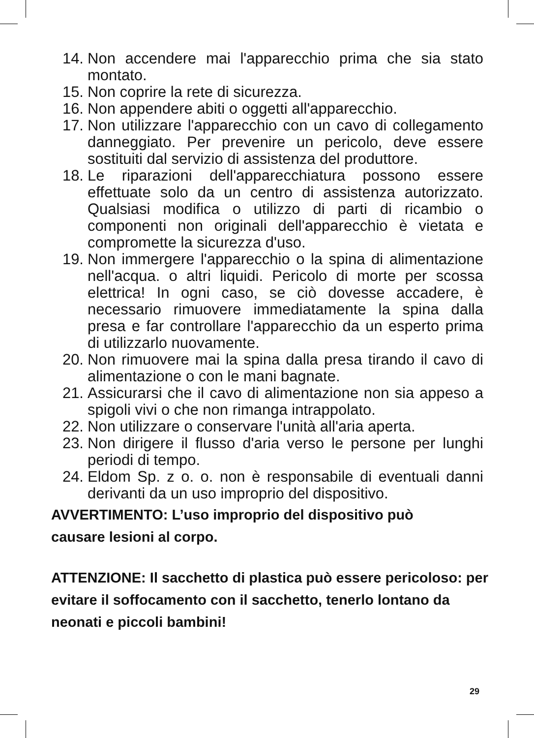14. Non accendere mai l'apparecchio prima che sia stato montato.
15. Non coprire la rete di sicurezza.
16. Non appendere abiti o oggetti all'apparecchio.
17. Non utilizzare l'apparecchio con un cavo di collegamento danneggiato. Per prevenire un pericolo, deve essere sostituiti dal servizio di assistenza del produttore.
18. Le riparazioni dell'apparecchiatura possono essere effettuate solo da un centro di assistenza autorizzato. Qualsiasi modifica o utilizzo di parti di ricambio o componenti non originali dell'apparecchio è vietata e compromette la sicurezza d'uso.
19. Non immergere l'apparecchio o la spina di alimentazione nell'acqua. o altri liquidi. Pericolo di morte per scossa elettrica! In ogni caso, se ciò dovesse accadere, è necessario rimuovere immediatamente la spina dalla presa e far controllare l'apparecchio da un esperto prima di utilizzarlo nuovamente.
20. Non rimuovere mai la spina dalla presa tirando il cavo di alimentazione o con le mani bagnate.
21. Assicurarsi che il cavo di alimentazione non sia appeso a spigoli vivi o che non rimanga intrappolato.
22. Non utilizzare o conservare l'unità all'aria aperta.
23. Non dirigere il flusso d'aria verso le persone per lunghi periodi di tempo.
24. Eldom Sp. z o. o. non è responsabile di eventuali danni derivanti da un uso improprio del dispositivo.
AVVERTIMENTO: L’uso improprio del dispositivo può
causare lesioni al corpo.
ATTENZIONE: Il sacchetto di plastica può essere pericoloso: per evitare il soffocamento con il sacchetto, tenerlo lontano da neonati e piccoli bambini!
29